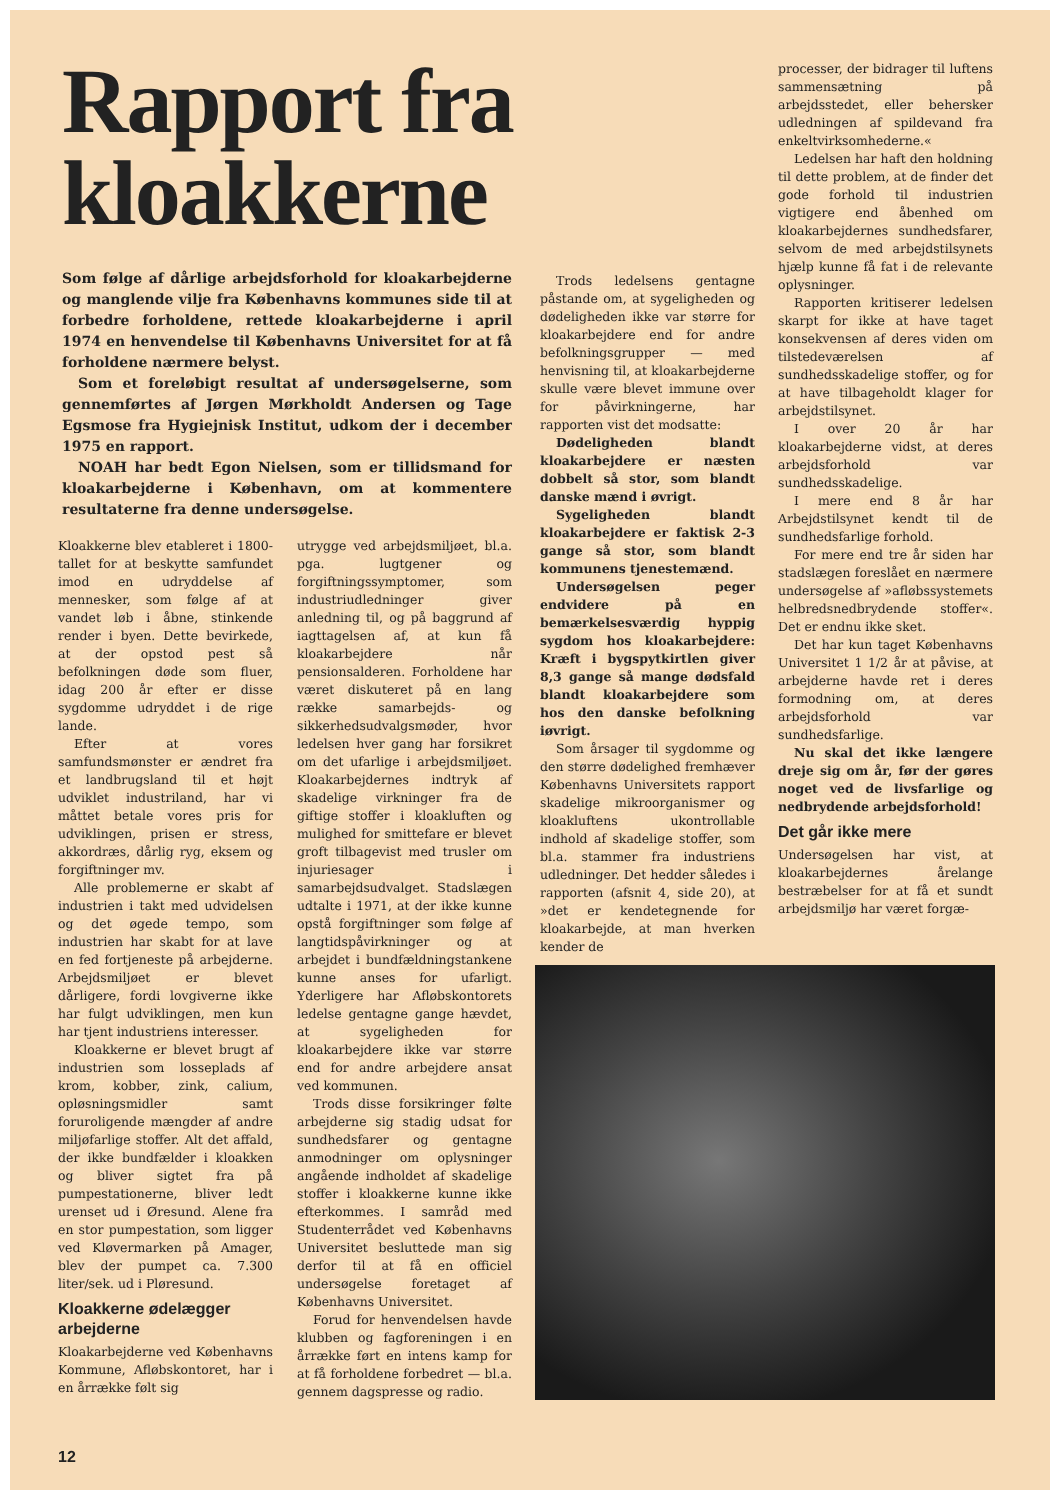Rapport fra
kloakkerne
Som følge af dårlige arbejdsforhold for kloakarbejderne og manglende vilje fra Københavns kommunes side til at forbedre forholdene, rettede kloakarbejderne i april 1974 en henvendelse til Københavns Universitet for at få forholdene nærmere belyst.
Som et foreløbigt resultat af undersøgelserne, som gennemførtes af Jørgen Mørkholdt Andersen og Tage Egsmose fra Hygiejnisk Institut, udkom der i december 1975 en rapport.
NOAH har bedt Egon Nielsen, som er tillidsmand for kloakarbejderne i København, om at kommentere resultaterne fra denne undersøgelse.
Kloakkerne blev etableret i 1800-tallet for at beskytte samfundet imod en udryddelse af mennesker, som følge af at vandet løb i åbne, stinkende render i byen. Dette bevirkede, at der opstod pest så befolkningen døde som fluer, idag 200 år efter er disse sygdomme udryddet i de rige lande.
Efter at vores samfundsmønster er ændret fra et landbrugsland til et højt udviklet industriland, har vi måttet betale vores pris for udviklingen, prisen er stress, akkordræs, dårlig ryg, eksem og forgiftninger mv.
Alle problemerne er skabt af industrien i takt med udvidelsen og det øgede tempo, som industrien har skabt for at lave en fed fortjeneste på arbejderne. Arbejdsmiljøet er blevet dårligere, fordi lovgiverne ikke har fulgt udviklingen, men kun har tjent industriens interesser.
Kloakkerne er blevet brugt af industrien som losseplads af krom, kobber, zink, calium, opløsningsmidler samt forurolige­nde mængder af andre miljøfarlige stoffer. Alt det affald, der ikke bundfælder i kloakken og bliver sigtet fra på pumpestationerne, bliver ledt urenset ud i Øresund. Alene fra en stor pumpestation, som ligger ved Kløvermarken på Amager, blev der pumpet ca. 7.300 liter/sek. ud i Pløresund.
Kloakkerne ødelægger arbejderne
Kloakarbejderne ved Københavns Kommune, Afløbskontoret, har i en årrække følt sig
utrygge ved arbejdsmiljøet, bl.a. pga. lugtgener og forgiftningssymptomer, som industriudledninger giver anledning til, og på baggrund af iagttagelsen af, at kun få kloakarbejdere når pensionsalderen. Forholdene har været diskuteret på en lang række samarbejds- og sikkerhedsudvalgsmøder, hvor ledelsen hver gang har forsikret om det ufarlige i arbejdsmiljøet. Kloakarbejdernes indtryk af skadelige virkninger fra de giftige stoffer i kloakluften og mulighed for smittefare er blevet groft tilbagevist med trusler om injuriesager i samarbejdsudvalget. Stadslægen udtalte i 1971, at der ikke kunne opstå forgiftninger som følge af langtidspåvirkninger og at arbejdet i bundfældningstankene kunne anses for ufarligt. Yderligere har Afløbskontorets ledelse gentagne gange hævdet, at sygeligheden for kloakarbejdere ikke var større end for andre arbejdere ansat ved kommunen.
Trods disse forsikringer følte arbejderne sig stadig udsat for sundhedsfarer og gentagne anmodninger om oplysninger angående indholdet af skadelige stoffer i kloakkerne kunne ikke efterkommes. I samråd med Studenterrådet ved Københavns Universitet besluttede man sig derfor til at få en officiel undersøgelse foretaget af Københavns Universitet.
Forud for henvendelsen havde klubben og fagforeningen i en årrække ført en intens kamp for at få forholdene forbedret — bl.a. gennem dagspresse og radio.
Trods ledelsens gentagne påstande om, at sygeligheden og dødeligheden ikke var større for kloakarbejdere end for andre befolkningsgrupper — med henvisning til, at kloakarbejderne skulle være blevet immune over for påvirkningerne, har rapporten vist det modsatte:
Dødeligheden blandt kloakarbejdere er næsten dobbelt så stor, som blandt danske mænd i øvrigt.
Sygeligheden blandt kloakarbejdere er faktisk 2-3 gange så stor, som blandt kommunens tjenestemænd.
Undersøgelsen peger endvidere på en bemærkelsesværdig hyppig sygdom hos kloakarbejdere: Kræft i bygspytkirtlen giver 8,3 gange så mange dødsfald blandt kloakarbejdere som hos den danske befolkning iøvrigt.
Som årsager til sygdomme og den større dødelighed fremhæver Københavns Universitets rapport skadelige mikroorganismer og kloakluftens ukontrollable indhold af skadelige stoffer, som bl.a. stammer fra industriens udledninger. Det hedder således i rapporten (afsnit 4, side 20), at »det er kendetegnende for kloakarbejde, at man hverken kender de
processer, der bidrager til luftens sammensætning på arbejdsstedet, eller behersker udledningen af spildevand fra enkeltvirksomhederne.«
Ledelsen har haft den holdning til dette problem, at de finder det gode forhold til industrien vigtigere end åbenhed om kloakarbejdernes sundhedsfarer, selvom de med arbejdstilsynets hjælp kunne få fat i de relevante oplysninger.
Rapporten kritiserer ledelsen skarpt for ikke at have taget konsekvensen af deres viden om tilstedeværelsen af sundhedsskadelige stoffer, og for at have tilbageholdt klager for arbejdstilsynet.
I over 20 år har kloakarbejderne vidst, at deres arbejdsforhold var sundhedsskadelige.
I mere end 8 år har Arbejdstilsynet kendt til de sundhedsfarlige forhold.
For mere end tre år siden har stadslægen foreslået en nærmere undersøgelse af »afløbssystemets helbredsnedbrydende stoffer«. Det er endnu ikke sket.
Det har kun taget Københavns Universitet 1 1/2 år at påvise, at arbejderne havde ret i deres formodning om, at deres arbejdsforhold var sundhedsfarlige.
Nu skal det ikke længere dreje sig om år, før der gøres noget ved de livsfarlige og nedbrydende arbejdsforhold!
Det går ikke mere
Undersøgelsen har vist, at kloakarbejdernes årelange bestræbelser for at få et sundt arbejdsmiljø har været forgæ-
12